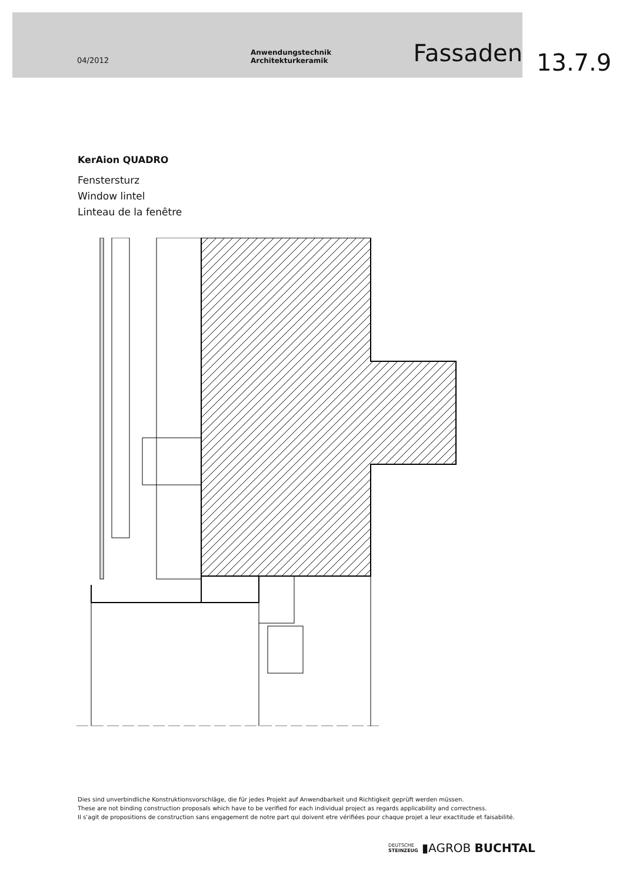04/2012 Anwendungstechnik Architekturkeramik Fassaden
13.7.9
KerAion QUADRO
Fenstersturz
Window lintel
Linteau de la fenêtre
Dies sind unverbindliche Konstruktionsvorschläge, die für jedes Projekt auf Anwendbarkeit und Richtigkeit geprüft werden müssen.
These are not binding construction proposals which have to be verified for each individual project as regards applicability and correctness.
Il s‘agit de propositions de construction sans engagement de notre part qui doivent etre vérifiées pour chaque projet a leur exactitude et faisabilité.
DEUTSCHE
STEINZEUG ▮AGROB BUCHTAL